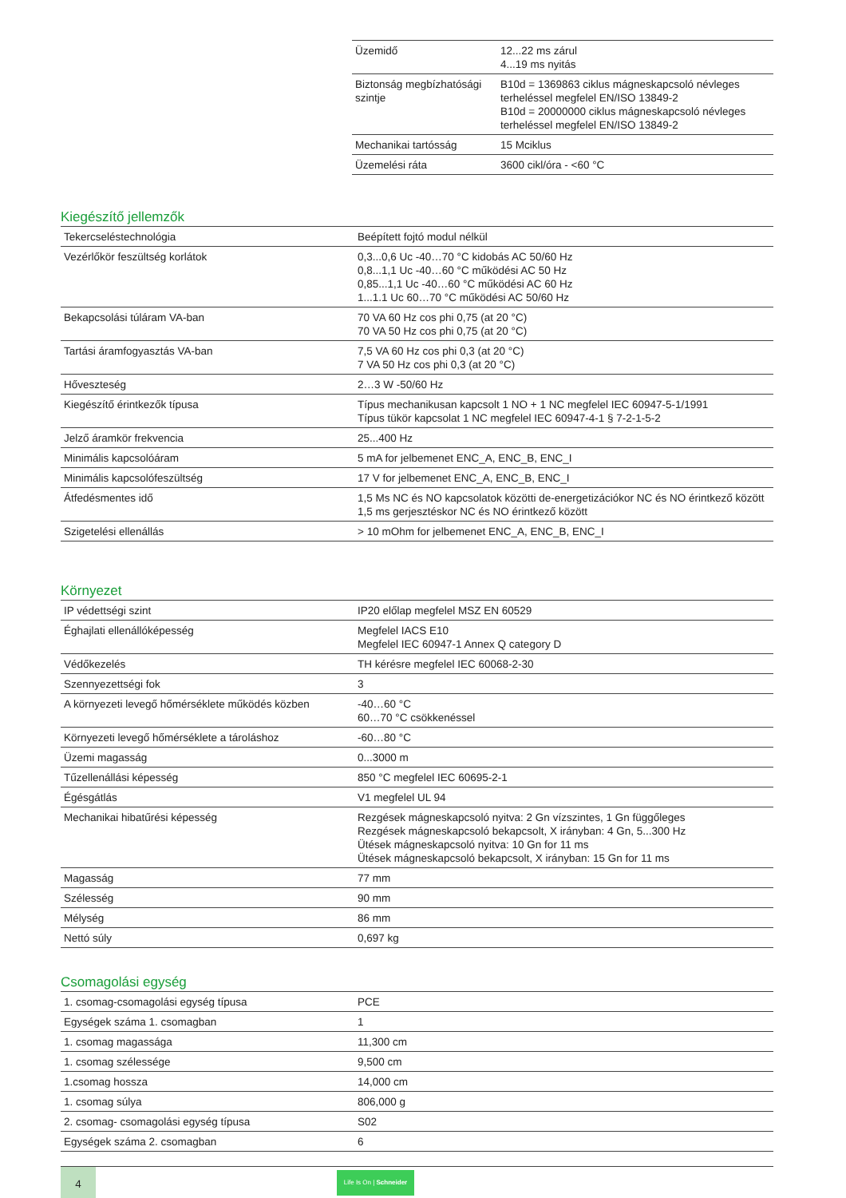| Üzemidő | 12...22 ms zárul 4...19 ms nyitás |
| Biztonság megbízhatósági szintje | B10d = 1369863 ciklus mágneskapcsoló névleges terheléssel megfelel EN/ISO 13849-2 B10d = 20000000 ciklus mágneskapcsoló névleges terheléssel megfelel EN/ISO 13849-2 |
| Mechanikai tartósság | 15 Mciklus |
| Üzemelési ráta | 3600 cikl/óra - <60 °C |
Kiegészítő jellemzők
| Tekercseléstechnológia | Beépített fojtó modul nélkül |
| Vezérlőkör feszültség korlátok | 0,3...0,6 Uc -40…70 °C kidobás AC 50/60 Hz 0,8...1,1 Uc -40…60 °C működési AC 50 Hz 0,85...1,1 Uc -40…60 °C működési AC 60 Hz 1...1.1 Uc 60…70 °C működési AC 50/60 Hz |
| Bekapcsolási túláram VA-ban | 70 VA 60 Hz cos phi 0,75 (at 20 °C) 70 VA 50 Hz cos phi 0,75 (at 20 °C) |
| Tartási áramfogyasztás VA-ban | 7,5 VA 60 Hz cos phi 0,3 (at 20 °C) 7 VA 50 Hz cos phi 0,3 (at 20 °C) |
| Hőveszteség | 2…3 W -50/60 Hz |
| Kiegészítő érintkezők típusa | Típus mechanikusan kapcsolt 1 NO + 1 NC megfelel IEC 60947-5-1/1991 Típus tükör kapcsolat 1 NC megfelel IEC 60947-4-1 § 7-2-1-5-2 |
| Jelző áramkör frekvencia | 25...400 Hz |
| Minimális kapcsolóáram | 5 mA for jelbemenet ENC_A, ENC_B, ENC_I |
| Minimális kapcsolófeszültség | 17 V for jelbemenet ENC_A, ENC_B, ENC_I |
| Átfedésmentes idő | 1,5 Ms NC és NO kapcsolatok közötti de-energetizációkor NC és NO érintkező között 1,5 ms gerjesztéskor NC és NO érintkező között |
| Szigetelési ellenállás | > 10 mOhm for jelbemenet ENC_A, ENC_B, ENC_I |
Környezet
| IP védettségi szint | IP20 előlap megfelel MSZ EN 60529 |
| Éghajlati ellenállóképesség | Megfelel IACS E10 Megfelel IEC 60947-1 Annex Q category D |
| Védőkezelés | TH kérésre megfelel IEC 60068-2-30 |
| Szennyezettségi fok | 3 |
| A környezeti levegő hőmérséklete működés közben | -40…60 °C 60…70 °C csökkenéssel |
| Környezeti levegő hőmérséklete a tároláshoz | -60…80 °C |
| Üzemi magasság | 0...3000 m |
| Tűzellenállási képesség | 850 °C megfelel IEC 60695-2-1 |
| Égésgátlás | V1 megfelel UL 94 |
| Mechanikai hibatűrési képesség | Rezgések mágneskapcsoló nyitva: 2 Gn vízszintes, 1 Gn függőleges Rezgések mágneskapcsoló bekapcsolt, X irányban: 4 Gn, 5...300 Hz Ütések mágneskapcsoló nyitva: 10 Gn for 11 ms Ütések mágneskapcsoló bekapcsolt, X irányban: 15 Gn for 11 ms |
| Magasság | 77 mm |
| Szélesség | 90 mm |
| Mélység | 86 mm |
| Nettó súly | 0,697 kg |
Csomagolási egység
| 1. csomag-csomagolási egység típusa | PCE |
| Egységek száma 1. csomagban | 1 |
| 1. csomag magassága | 11,300 cm |
| 1. csomag szélessége | 9,500 cm |
| 1.csomag hossza | 14,000 cm |
| 1. csomag súlya | 806,000 g |
| 2. csomag- csomagolási egység típusa | S02 |
| Egységek száma 2. csomagban | 6 |
4
Life Is On | Schneider